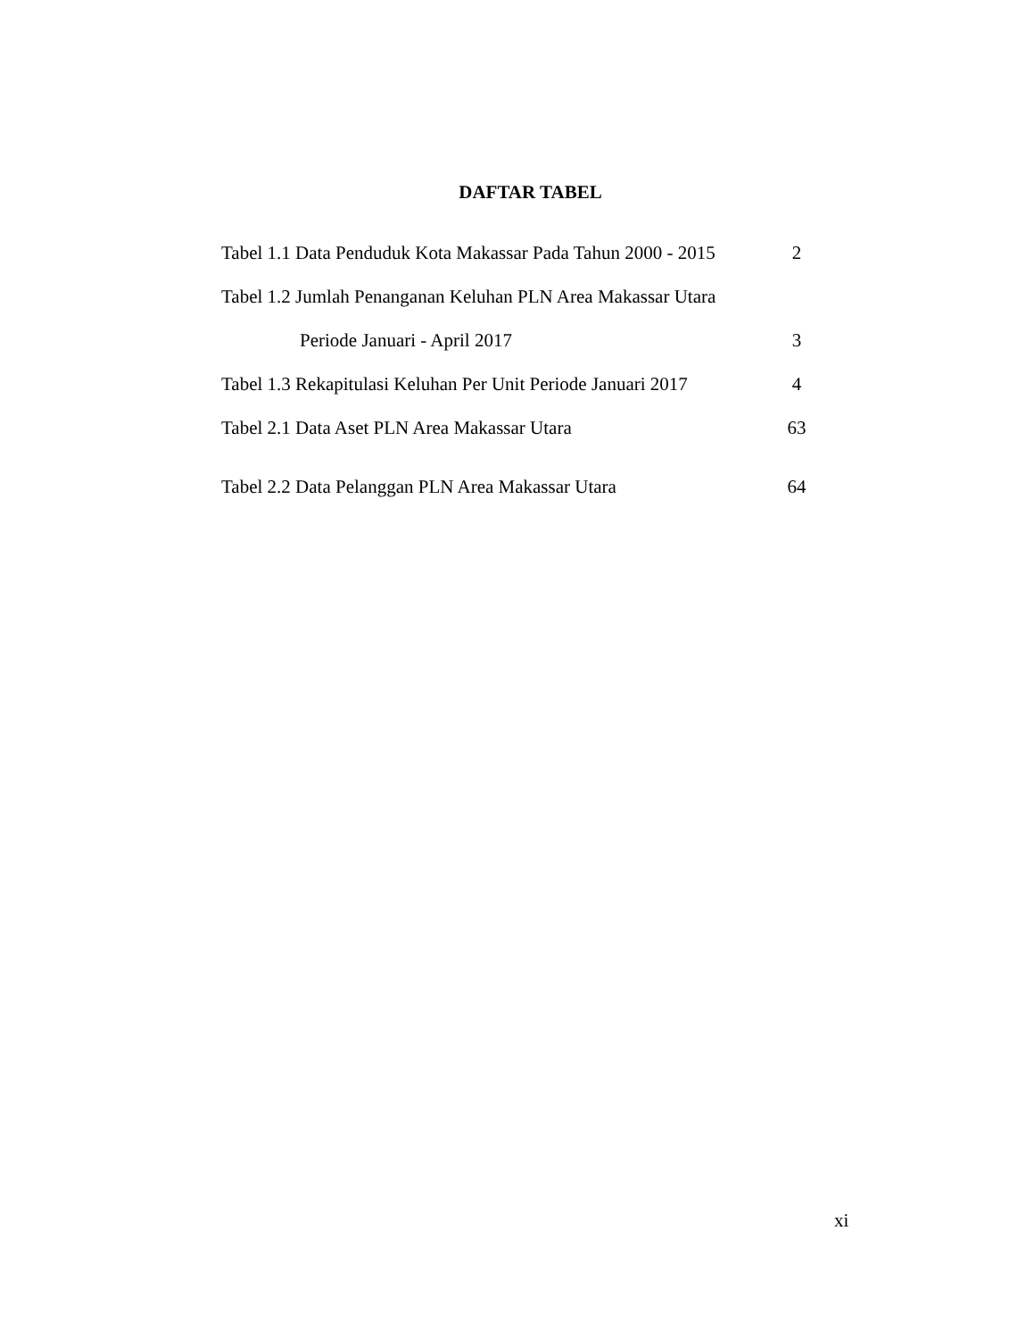DAFTAR TABEL
Tabel 1.1 Data Penduduk Kota Makassar Pada Tahun 2000 - 2015 2
Tabel 1.2 Jumlah Penanganan Keluhan PLN Area Makassar Utara
Periode Januari - April 2017 3
Tabel 1.3 Rekapitulasi Keluhan Per Unit Periode Januari 2017 4
Tabel 2.1 Data Aset PLN Area Makassar Utara 63
Tabel 2.2 Data Pelanggan PLN Area Makassar Utara 64
xi